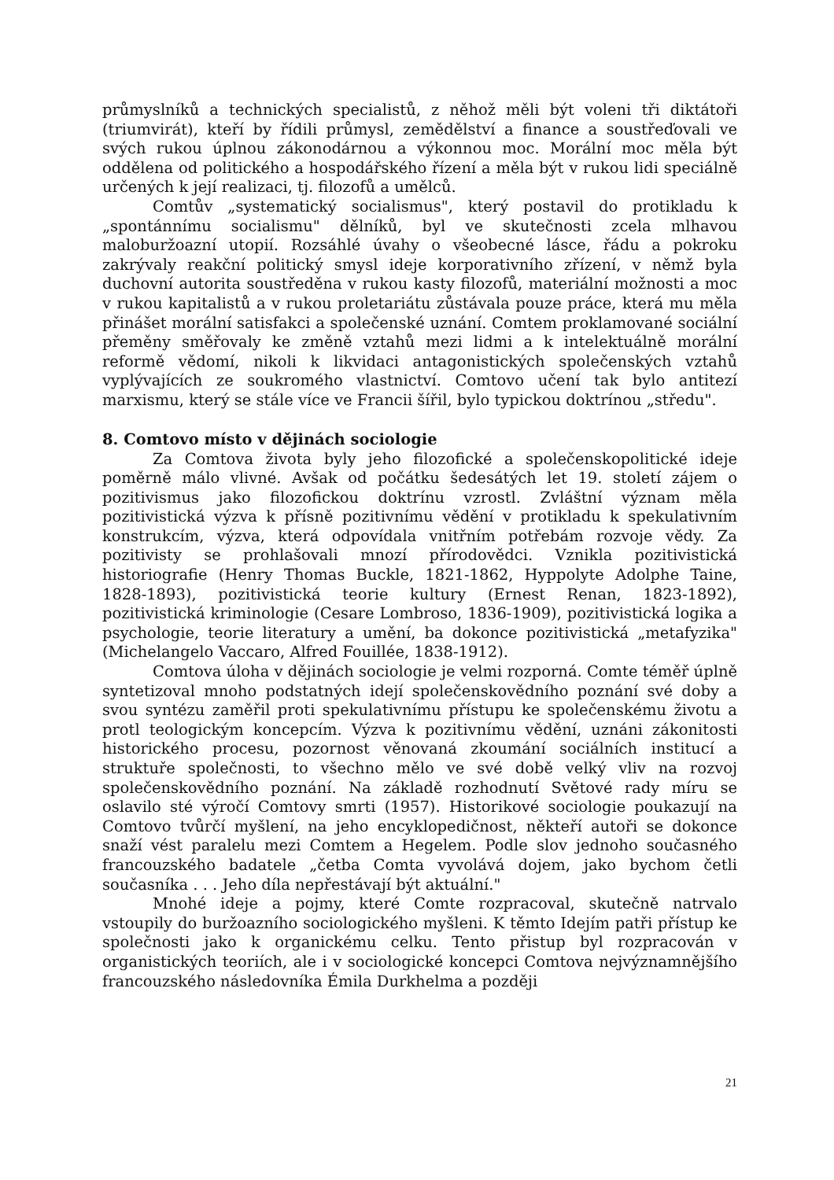průmyslníků a technických specialistů, z něhož měli být voleni tři diktátoři (triumvirát), kteří by řídili průmysl, zemědělství a finance a soustřeďovali ve svých rukou úplnou zákonodárnou a výkonnou moc. Morální moc měla být oddělena od politického a hospodářského řízení a měla být v rukou lidi speciálně určených k její realizaci, tj. filozofů a umělců.
Comtův „systematický socialismus", který postavil do protikladu k „spontánnímu socialismu" dělníků, byl ve skutečnosti zcela mlhavou maloburžoazní utopií. Rozsáhlé úvahy o všeobecné lásce, řádu a pokroku zakrývaly reakční politický smysl ideje korporativního zřízení, v němž byla duchovní autorita soustředěna v rukou kasty filozofů, materiální možnosti a moc v rukou kapitalistů a v rukou proletariátu zůstávala pouze práce, která mu měla přinášet morální satisfakci a společenské uznání. Comtem proklamované sociální přeměny směřovaly ke změně vztahů mezi lidmi a k intelektuálně morální reformě vědomí, nikoli k likvidaci antagonistických společenských vztahů vyplývajících ze soukromého vlastnictví. Comtovo učení tak bylo antitezí marxismu, který se stále více ve Francii šířil, bylo typickou doktrínou „středu".
8. Comtovo místo v dějinách sociologie
Za Comtova života byly jeho filozofické a společenskopolitické ideje poměrně málo vlivné. Avšak od počátku šedesátých let 19. století zájem o pozitivismus jako filozofickou doktrínu vzrostl. Zvláštní význam měla pozitivistická výzva k přísně pozitivnímu vědění v protikladu k spekulativním konstrukcím, výzva, která odpovídala vnitřním potřebám rozvoje vědy. Za pozitivisty se prohlašovali mnozí přírodovědci. Vznikla pozitivistická historiografie (Henry Thomas Buckle, 1821-1862, Hyppolyte Adolphe Taine, 1828-1893), pozitivistická teorie kultury (Ernest Renan, 1823-1892), pozitivistická kriminologie (Cesare Lombroso, 1836-1909), pozitivistická logika a psychologie, teorie literatury a umění, ba dokonce pozitivistická „metafyzika" (Michelangelo Vaccaro, Alfred Fouillée, 1838-1912).
Comtova úloha v dějinách sociologie je velmi rozporná. Comte téměř úplně syntetizoval mnoho podstatných idejí společenskovědního poznání své doby a svou syntézu zaměřil proti spekulativnímu přístupu ke společenskému životu a protl teologickým koncepcím. Výzva k pozitivnímu vědění, uznáni zákonitosti historického procesu, pozornost věnovaná zkoumání sociálních institucí a struktuře společnosti, to všechno mělo ve své době velký vliv na rozvoj společenskovědního poznání. Na základě rozhodnutí Světové rady míru se oslavilo sté výročí Comtovy smrti (1957). Historikové sociologie poukazují na Comtovo tvůrčí myšlení, na jeho encyklopedičnost, někteří autoři se dokonce snaží vést paralelu mezi Comtem a Hegelem. Podle slov jednoho současného francouzského badatele „četba Comta vyvolává dojem, jako bychom četli současníka . . . Jeho díla nepřestávají být aktuální."
Mnohé ideje a pojmy, které Comte rozpracoval, skutečně natrvalo vstoupily do buržoazního sociologického myšleni. K těmto Idejím patři přístup ke společnosti jako k organickému celku. Tento přistup byl rozpracován v organistických teoriích, ale i v sociologické koncepci Comtova nejvýznamnějšího francouzského následovníka Émila Durkhelma a později
21